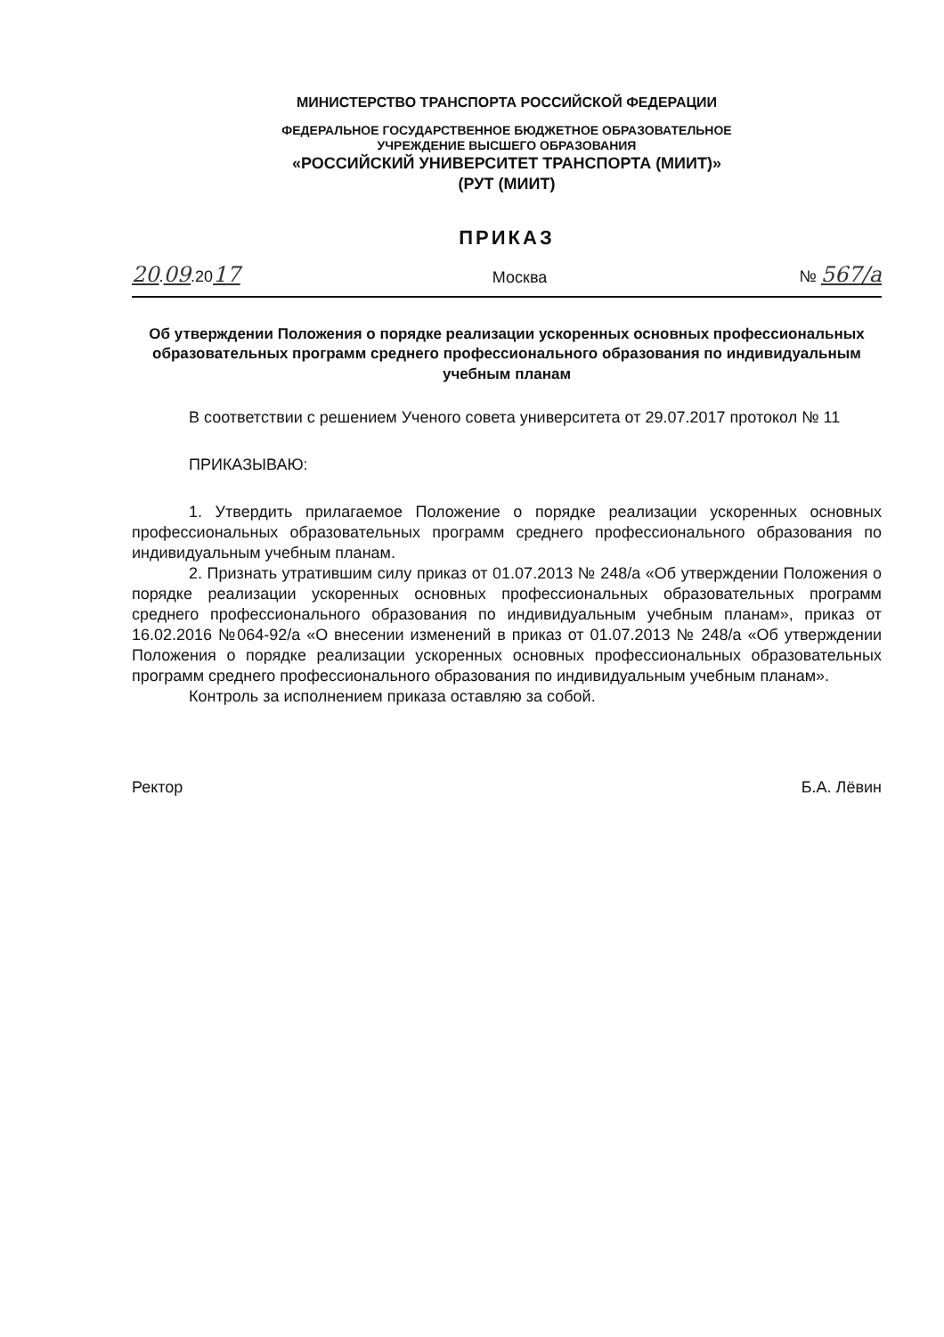МИНИСТЕРСТВО ТРАНСПОРТА РОССИЙСКОЙ ФЕДЕРАЦИИ
ФЕДЕРАЛЬНОЕ ГОСУДАРСТВЕННОЕ БЮДЖЕТНОЕ ОБРАЗОВАТЕЛЬНОЕ
УЧРЕЖДЕНИЕ ВЫСШЕГО ОБРАЗОВАНИЯ
«РОССИЙСКИЙ УНИВЕРСИТЕТ ТРАНСПОРТА (МИИТ)»
(РУТ (МИИТ)
ПРИКАЗ
20.09.2017 Москва № 567/а
Об утверждении Положения о порядке реализации ускоренных основных профессиональных образовательных программ среднего профессионального образования по индивидуальным учебным планам
В соответствии с решением Ученого совета университета от 29.07.2017 протокол № 11
ПРИКАЗЫВАЮ:
1. Утвердить прилагаемое Положение о порядке реализации ускоренных основных профессиональных образовательных программ среднего профессионального образования по индивидуальным учебным планам.
2. Признать утратившим силу приказ от 01.07.2013 № 248/а «Об утверждении Положения о порядке реализации ускоренных основных профессиональных образовательных программ среднего профессионального образования по индивидуальным учебным планам», приказ от 16.02.2016 №064-92/а «О внесении изменений в приказ от 01.07.2013 № 248/а «Об утверждении Положения о порядке реализации ускоренных основных профессиональных образовательных программ среднего профессионального образования по индивидуальным учебным планам».
Контроль за исполнением приказа оставляю за собой.
Ректор Б.А. Лёвин